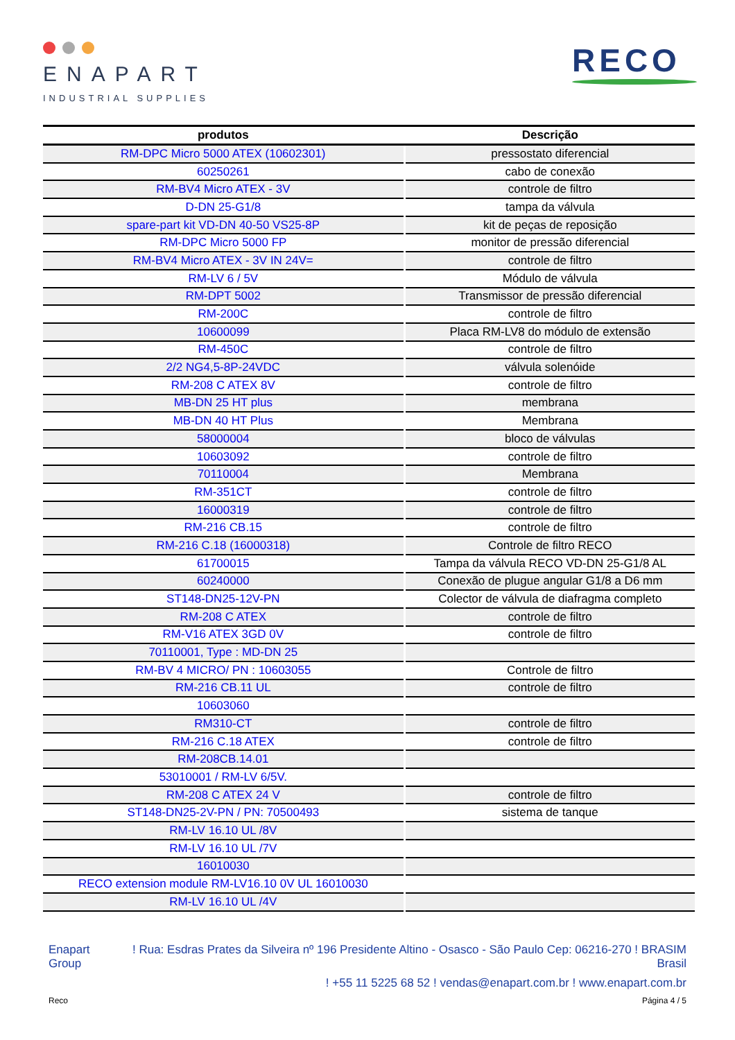ENAPART
INDUSTRIAL SUPPLIES
RECO
| produtos | Descrição |
| --- | --- |
| RM-DPC Micro 5000 ATEX (10602301) | pressostato diferencial |
| 60250261 | cabo de conexão |
| RM-BV4 Micro ATEX - 3V | controle de filtro |
| D-DN 25-G1/8 | tampa da válvula |
| spare-part kit VD-DN 40-50 VS25-8P | kit de peças de reposição |
| RM-DPC Micro 5000 FP | monitor de pressão diferencial |
| RM-BV4 Micro ATEX - 3V IN 24V= | controle de filtro |
| RM-LV 6 / 5V | Módulo de válvula |
| RM-DPT 5002 | Transmissor de pressão diferencial |
| RM-200C | controle de filtro |
| 10600099 | Placa RM-LV8 do módulo de extensão |
| RM-450C | controle de filtro |
| 2/2 NG4,5-8P-24VDC | válvula solenóide |
| RM-208 C ATEX 8V | controle de filtro |
| MB-DN 25 HT plus | membrana |
| MB-DN 40 HT Plus | Membrana |
| 58000004 | bloco de válvulas |
| 10603092 | controle de filtro |
| 70110004 | Membrana |
| RM-351CT | controle de filtro |
| 16000319 | controle de filtro |
| RM-216 CB.15 | controle de filtro |
| RM-216 C.18 (16000318) | Controle de filtro RECO |
| 61700015 | Tampa da válvula RECO VD-DN 25-G1/8 AL |
| 60240000 | Conexão de plugue angular G1/8 a D6 mm |
| ST148-DN25-12V-PN | Colector de válvula de diafragma completo |
| RM-208 C ATEX | controle de filtro |
| RM-V16 ATEX 3GD 0V | controle de filtro |
| 70110001, Type : MD-DN 25 | |
| RM-BV 4 MICRO/ PN : 10603055 | Controle de filtro |
| RM-216 CB.11 UL | controle de filtro |
| 10603060 | |
| RM310-CT | controle de filtro |
| RM-216 C.18 ATEX | controle de filtro |
| RM-208CB.14.01 | |
| 53010001 / RM-LV 6/5V. | |
| RM-208 C ATEX 24 V | controle de filtro |
| ST148-DN25-2V-PN / PN: 70500493 | sistema de tanque |
| RM-LV 16.10 UL /8V | |
| RM-LV 16.10 UL /7V | |
| 16010030 | |
| RECO extension module RM-LV16.10 0V UL 16010030 | |
| RM-LV 16.10 UL /4V | |
Enapart
Group
! Rua: Esdras Prates da Silveira nº 196 Presidente Altino - Osasco - São Paulo Cep: 06216-270 ! BRASIM
Brasil
! +55 11 5225 68 52 ! vendas@enapart.com.br ! www.enapart.com.br
Reco Página 4 / 5